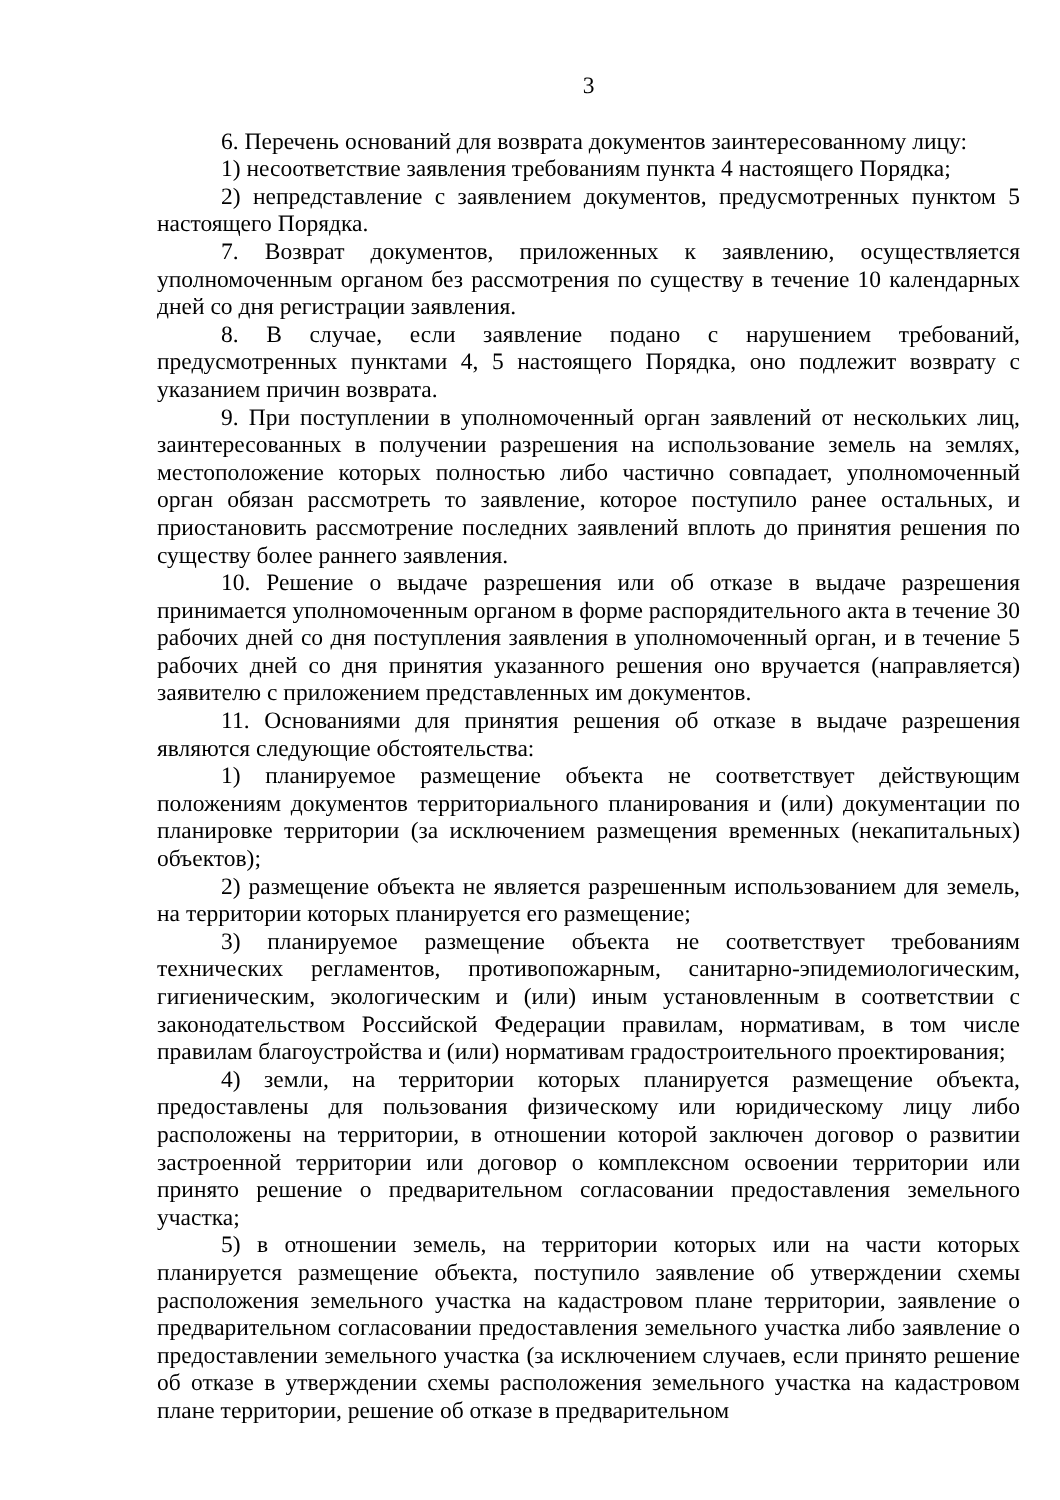3
6. Перечень оснований для возврата документов заинтересованному лицу:
1) несоответствие заявления требованиям пункта 4 настоящего Порядка;
2) непредставление с заявлением документов, предусмотренных пунктом 5 настоящего Порядка.
7. Возврат документов, приложенных к заявлению, осуществляется уполномоченным органом без рассмотрения по существу в течение 10 календарных дней со дня регистрации заявления.
8. В случае, если заявление подано с нарушением требований, предусмотренных пунктами 4, 5 настоящего Порядка, оно подлежит возврату с указанием причин возврата.
9. При поступлении в уполномоченный орган заявлений от нескольких лиц, заинтересованных в получении разрешения на использование земель на землях, местоположение которых полностью либо частично совпадает, уполномоченный орган обязан рассмотреть то заявление, которое поступило ранее остальных, и приостановить рассмотрение последних заявлений вплоть до принятия решения по существу более раннего заявления.
10. Решение о выдаче разрешения или об отказе в выдаче разрешения принимается уполномоченным органом в форме распорядительного акта в течение 30 рабочих дней со дня поступления заявления в уполномоченный орган, и в течение 5 рабочих дней со дня принятия указанного решения оно вручается (направляется) заявителю с приложением представленных им документов.
11. Основаниями для принятия решения об отказе в выдаче разрешения являются следующие обстоятельства:
1) планируемое размещение объекта не соответствует действующим положениям документов территориального планирования и (или) документации по планировке территории (за исключением размещения временных (некапитальных) объектов);
2) размещение объекта не является разрешенным использованием для земель, на территории которых планируется его размещение;
3) планируемое размещение объекта не соответствует требованиям технических регламентов, противопожарным, санитарно-эпидемиологическим, гигиеническим, экологическим и (или) иным установленным в соответствии с законодательством Российской Федерации правилам, нормативам, в том числе правилам благоустройства и (или) нормативам градостроительного проектирования;
4) земли, на территории которых планируется размещение объекта, предоставлены для пользования физическому или юридическому лицу либо расположены на территории, в отношении которой заключен договор о развитии застроенной территории или договор о комплексном освоении территории или принято решение о предварительном согласовании предоставления земельного участка;
5) в отношении земель, на территории которых или на части которых планируется размещение объекта, поступило заявление об утверждении схемы расположения земельного участка на кадастровом плане территории, заявление о предварительном согласовании предоставления земельного участка либо заявление о предоставлении земельного участка (за исключением случаев, если принято решение об отказе в утверждении схемы расположения земельного участка на кадастровом плане территории, решение об отказе в предварительном